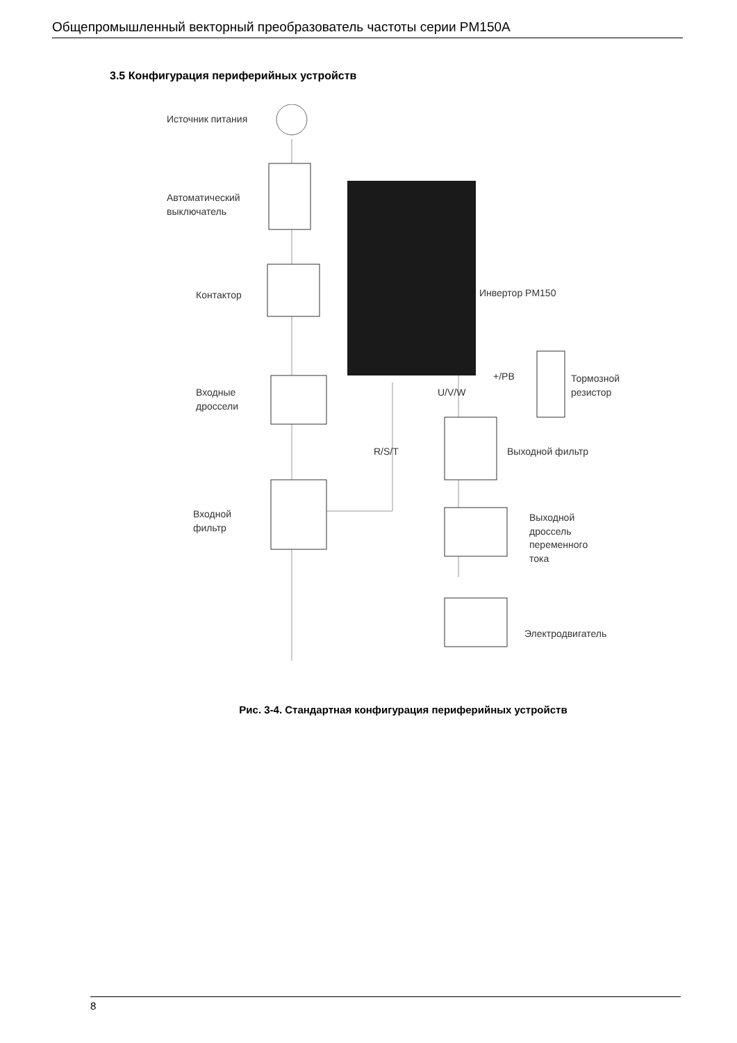Общепромышленный векторный преобразователь частоты серии PM150A
3.5 Конфигурация периферийных устройств
Источник питания
Автоматический
выключатель
Контактор Инвертор PM150
+/PB
Тормозной
резистор
U/V/W
Входные
дроссели
R/S/T Выходной фильтр
Входной
фильтр
Выходной
дроссель
переменного
тока
Электродвигатель
Рис. 3-4. Стандартная конфигурация периферийных устройств
8